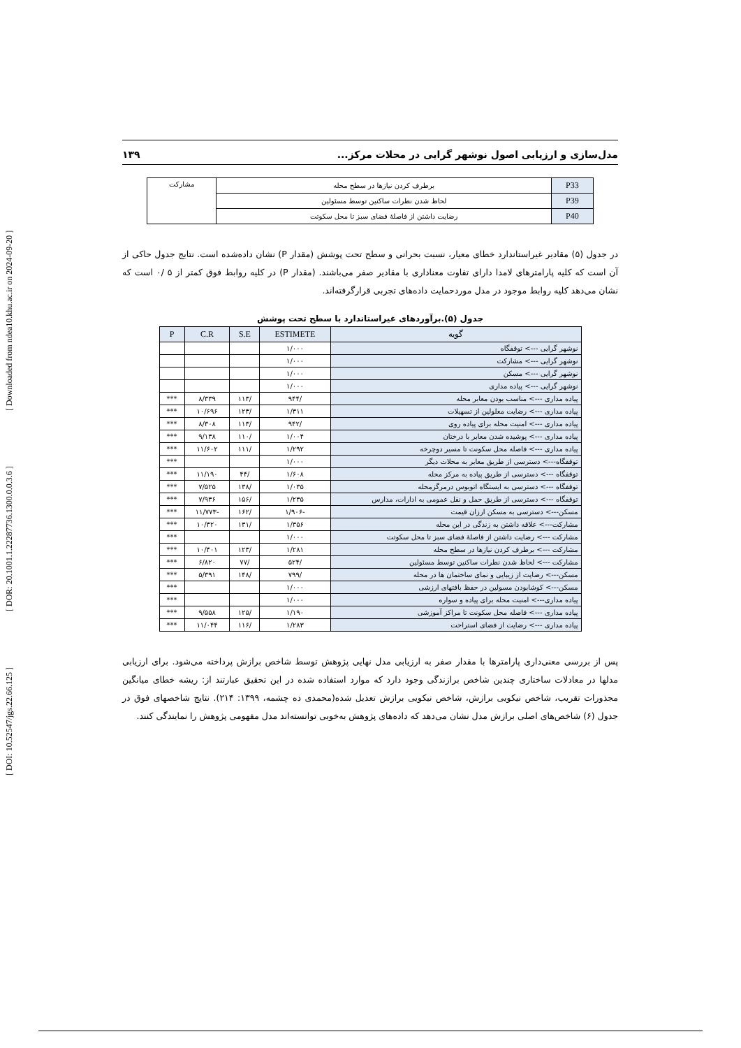[ DOI: 10.52547/jgs.22.66.125 ] [ DOR: 20.1001.1.22287736.1300.0.0.3.6 ] [ Downloaded from ndea10.khu.ac.ir on 2024-09-20 ]
مدل‌سازی و ارزیابی اصول نوشهر گرایی در محلات مرکز... ۱۳۹
| P33 | برطرف کردن نیازها در سطح محله | مشارکت |
| P39 | لحاظ شدن نطرات ساکنین توسط مسئولین | |
| P40 | رضایت داشتن از فاصلهٔ فضای سبز تا محل سکوتت | |
در جدول (۵) مقادیر غیراستاندارد خطای معیار، نسبت بحرانی و سطح تحت پوشش (مقدار P) نشان داده‌شده است. نتایج جدول حاکی از آن است که کلیه پارامترهای لامدا دارای تفاوت معناداری با مقادیر صفر می‌باشند. (مقدار P) در کلیه روابط فوق کمتر از ۵ /۰ است که نشان می‌دهد کلیه روابط موجود در مدل موردحمایت داده‌های تجربی قرارگرفته‌اند.
جدول (۵).برآوردهای غیراستاندارد با سطح تحت پوشش
| گویه | ESTIMETE | S.E | C.R | P |
| --- | --- | --- | --- | --- |
| نوشهر گرایی ---> توقفگاه | ۱/۰۰۰ | | | |
| نوشهر گرایی ---> مشارکت | ۱/۰۰۰ | | | |
| نوشهر گرایی ---> مسکن | ۱/۰۰۰ | | | |
| نوشهر گرایی ---> پیاده مداری | ۱/۰۰۰ | | | |
| پیاده مداری ---> مناسب بودن معابر محله | /۹۴۴ | /۱۱۳ | ۸/۳۳۹ | *** |
| پیاده مداری ---> رضایت معلولین از تسهیلات | ۱/۳۱۱ | /۱۲۳ | ۱۰/۶۹۶ | *** |
| پیاده مداری ---> امنیت محله برای پیاده روی | /۹۴۲ | /۱۱۳ | ۸/۳۰۸ | *** |
| پیاده مداری ---> پوشیده شدن معابر با درختان | ۱/۰۰۴ | /۱۱۰ | ۹/۱۳۸ | *** |
| پیاده مداری ---> فاصله محل سکونت تا مسیر دوچرخه | ۱/۲۹۲ | /۱۱۱ | ۱۱/۶۰۲ | *** |
| توقفگاه---> دسترسی از طریق معابر به محلات دیگر | ۱/۰۰۰ | | | *** |
| توقفگاه ---> دسترسی از طریق پیاده به مرکز محله | ۱/۶۰۸ | /۴۴ | ۱۱/۱۹۰ | *** |
| توقفگاه ---> دسترسی به ایستگاه اتوبوس درمرگزمحله | ۱/۰۳۵ | /۱۳۸ | ۷/۵۲۵ | *** |
| توقفگاه ---> دسترسی از طریق حمل و نقل عمومی به ادارات، مدارس | ۱/۲۳۵ | /۱۵۶ | ۷/۹۳۶ | *** |
| مسکن---> دسترسی به مسکن ارزان قیمت | -۱/۹۰۶ | /۱۶۲ | -۱۱/۷۷۳ | *** |
| مشارکت---> علاقه داشتن به زندگی در این محله | ۱/۳۵۶ | /۱۳۱ | ۱۰/۳۲۰ | *** |
| مشارکت ---> رضایت داشتن از فاصلهٔ فضای سبز تا محل سکوتت | ۱/۰۰۰ | | | *** |
| مشارکت ---> برطرف کردن نیازها در سطح محله | ۱/۲۸۱ | /۱۲۳ | ۱۰/۴۰۱ | *** |
| مشارکت ---> لحاظ شدن نطرات ساکنین توسط مسئولین | /۵۲۴ | /۷۷ | ۶/۸۲۰ | *** |
| مسکن---> رضایت از زیبایی و نمای ساختمان ها در محله | /۷۹۹ | /۱۴۸ | ۵/۳۹۱ | *** |
| مسکن---> کوشابودن مسولین در حفظ بافتهای ارزشی | ۱/۰۰۰ | | | *** |
| پیاده مداری---> امنیت محله برای پیاده و سواره | ۱/۰۰۰ | | | *** |
| پیاده مداری ---> فاصله محل سکونت تا مراکز آموزشی | ۱/۱۹۰ | /۱۲۵ | ۹/۵۵۸ | *** |
| پیاده مداری ---> رضایت از فضای استراحت | ۱/۲۸۳ | /۱۱۶ | ۱۱/۰۴۴ | *** |
پس از بررسی معنی‌داری پارامترها با مقدار صفر به ارزیابی مدل نهایی پژوهش توسط شاخص برازش پرداخته می‌شود. برای ارزیابی مدلها در معادلات ساختاری چندین شاخص برازندگی وجود دارد که موارد استفاده شده در این تحقیق عبارتند از: ریشه خطای میانگین مجذورات تقریب، شاخص نیکویی برازش، شاخص نیکویی برازش تعدیل شده(محمدی ده چشمه، ۱۳۹۹: ۲۱۴). نتایج شاخصهای فوق در جدول (۶) شاخص‌های اصلی برازش مدل نشان می‌دهد که داده‌های پژوهش به‌خوبی توانسته‌اند مدل مفهومی پژوهش را نمایندگی کنند.